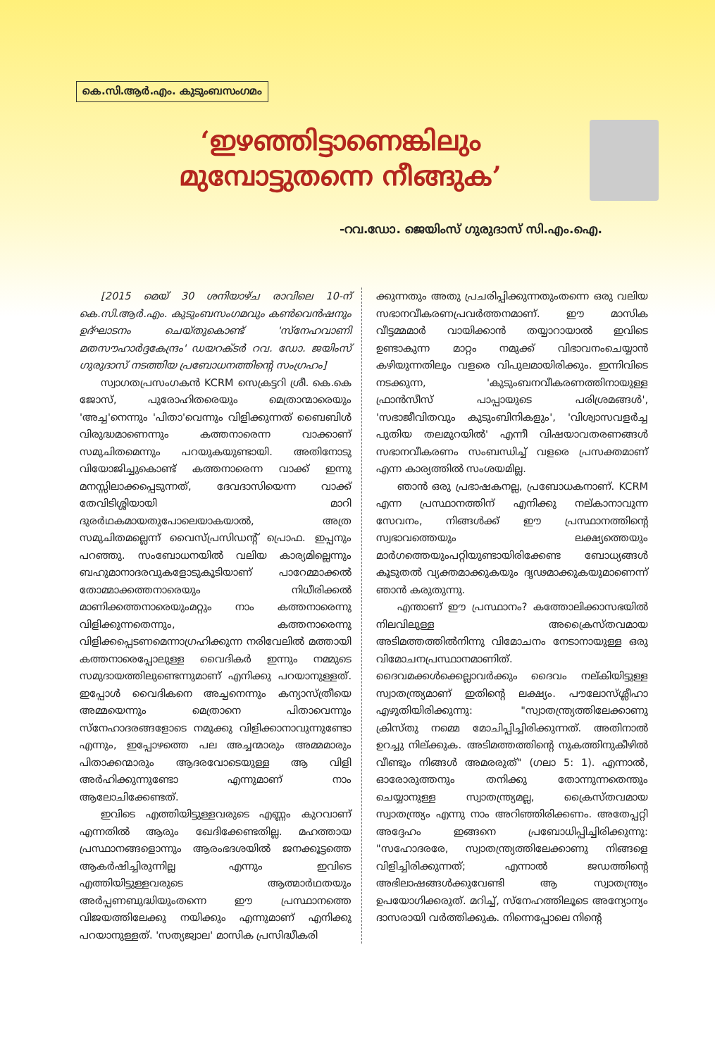കെ.സി.ആർ.എം. കുടുംബസംഗമം
‘ഇഴഞ്ഞിട്ടാണെങ്കിലും
മുമ്പോട്ടുതന്നെ നീങ്ങുക’
-റവ.ഡോ. ജെയിംസ് ഗുരുദാസ് സി.എം.ഐ.
[2015 മെയ് 30 ശനിയാഴ്ച രാവിലെ 10-ന് കെ.സി.ആർ.എം. കുടുംബസംഗമവും കൺവെൻഷനും ഉദ്ഘാടനം ചെയ്തുകൊണ്ട് 'സ്നേഹവാണി മതസൗഹാർദ്ദകേന്ദ്രം' ഡയറക്ടർ റവ. ഡോ. ജയിംസ് ഗുരുദാസ് നടത്തിയ പ്രബോധനത്തിന്റെ സംഗ്രഹം]
സ്വാഗതപ്രസംഗകൻ KCRM സെക്രട്ടറി ശ്രീ. കെ.കെ ജോസ്, പുരോഹിതരെയും മെത്രാന്മാരെയും 'അച്ച'നെന്നും 'പിതാ'വെന്നും വിളിക്കുന്നത് ബൈബിൾ വിരുദ്ധമാണെന്നും കത്തനാരെന്ന വാക്കാണ് സമുചിതമെന്നും പറയുകയുണ്ടായി. അതിനോടു വിയോജിച്ചുകൊണ്ട് കത്തനാരെന്ന വാക്ക് ഇന്നു മനസ്സിലാക്കപ്പെടുന്നത്, ദേവദാസിയെന്ന വാക്ക് തേവിടിശ്ശിയായി മാറി ദുരർഥകമായതുപോലെയാകയാൽ, അത്ര സമുചിതമല്ലെന്ന് വൈസ്പ്രസിഡന്റ് പ്രൊഫ. ഇപ്പനും പറഞ്ഞു. സംബോധനയിൽ വലിയ കാര്യമില്ലെന്നും ബഹുമാനാദരവുകളോടുകൂടിയാണ് പാറേമ്മാക്കൽ തോമ്മാക്കത്തനാരെയും നിധീരിക്കൽ മാണിക്കത്തനാരെയുംമറ്റും നാം കത്തനാരെന്നു വിളിക്കുന്നതെന്നും, കത്തനാരെന്നു വിളിക്കപ്പെടണമെന്നാഗ്രഹിക്കുന്ന നരിവേലിൽ മത്തായി കത്തനാരെപ്പോലുള്ള വൈദികർ ഇന്നും നമ്മുടെ സമുദായത്തിലുണ്ടെന്നുമാണ് എനിക്കു പറയാനുള്ളത്. ഇപ്പോൾ വൈദികനെ അച്ചനെന്നും കന്യാസ്ത്രീയെ അമ്മയെന്നും മെത്രാനെ പിതാവെന്നും സ്നേഹാദരങ്ങളോടെ നമുക്കു വിളിക്കാനാവുന്നുണ്ടോ എന്നും, ഇപ്പോഴത്തെ പല അച്ചന്മാരും അമ്മമാരും പിതാക്കന്മാരും ആദരവോടെയുള്ള ആ വിളി അർഹിക്കുന്നുണ്ടോ എന്നുമാണ് നാം ആലോചിക്കേണ്ടത്.
ഇവിടെ എത്തിയിട്ടുള്ളവരുടെ എണ്ണം കുറവാണ് എന്നതിൽ ആരും ഖേദിക്കേണ്ടതില്ല. മഹത്തായ പ്രസ്ഥാനങ്ങളൊന്നും ആരംഭദശയിൽ ജനക്കൂട്ടത്തെ ആകർഷിച്ചിരുന്നില്ല എന്നും ഇവിടെ എത്തിയിട്ടുള്ളവരുടെ ആത്മാർഥതയും അർപ്പണബുദ്ധിയുംതന്നെ ഈ പ്രസ്ഥാനത്തെ വിജയത്തിലേക്കു നയിക്കും എന്നുമാണ് എനിക്കു പറയാനുള്ളത്. 'സത്യജ്വാല' മാസിക പ്രസിദ്ധീകരി
ക്കുന്നതും അതു പ്രചരിപ്പിക്കുന്നതുംതന്നെ ഒരു വലിയ സഭാനവീകരണപ്രവർത്തനമാണ്. ഈ മാസിക വീട്ടമ്മമാർ വായിക്കാൻ തയ്യാറായാൽ ഇവിടെ ഉണ്ടാകുന്ന മാറ്റം നമുക്ക് വിഭാവനംചെയ്യാൻ കഴിയുന്നതിലും വളരെ വിപുലമായിരിക്കും. ഇന്നിവിടെ നടക്കുന്ന, 'കുടുംബനവീകരണത്തിനായുള്ള ഫ്രാൻസീസ് പാപ്പായുടെ പരിശ്രമങ്ങൾ', 'സഭാജീവിതവും കുടുംബിനികളും', 'വിശ്വാസവളർച്ച പുതിയ തലമുറയിൽ' എന്നീ വിഷയാവതരണങ്ങൾ സഭാനവീകരണം സംബന്ധിച്ച് വളരെ പ്രസക്തമാണ് എന്ന കാര്യത്തിൽ സംശയമില്ല.
ഞാൻ ഒരു പ്രഭാഷകനല്ല, പ്രബോധകനാണ്. KCRM എന്ന പ്രസ്ഥാനത്തിന് എനിക്കു നല്കാനാവുന്ന സേവനം, നിങ്ങൾക്ക് ഈ പ്രസ്ഥാനത്തിന്റെ സ്വഭാവത്തെയും ലക്ഷ്യത്തെയും മാർഗത്തെയുംപറ്റിയുണ്ടായിരിക്കേണ്ട ബോധ്യങ്ങൾ കൂടുതൽ വ്യക്തമാക്കുകയും ദൃഢമാക്കുകയുമാണെന്ന് ഞാൻ കരുതുന്നു.
എന്താണ് ഈ പ്രസ്ഥാനം? കത്തോലിക്കാസഭയിൽ നിലവിലുള്ള അക്രൈസ്തവമായ അടിമത്തത്തിൽനിന്നു വിമോചനം നേടാനായുള്ള ഒരു വിമോചനപ്രസ്ഥാനമാണിത്. ദൈവമക്കൾക്കെല്ലാവർക്കും ദൈവം നല്കിയിട്ടുള്ള സ്വാതന്ത്ര്യമാണ് ഇതിന്റെ ലക്ഷ്യം. പൗലോസ്ശ്ലീഹാ എഴുതിയിരിക്കുന്നു: "സ്വാതന്ത്ര്യത്തിലേക്കാണു ക്രിസ്തു നമ്മെ മോചിപ്പിച്ചിരിക്കുന്നത്. അതിനാൽ ഉറച്ചു നില്ക്കുക. അടിമത്തത്തിന്റെ നുകത്തിനുകീഴിൽ വീണ്ടും നിങ്ങൾ അമരരുത്" (ഗലാ 5: 1). എന്നാൽ, ഓരോരുത്തനും തനിക്കു തോന്നുന്നതെന്തും ചെയ്യാനുള്ള സ്വാതന്ത്ര്യമല്ല, ക്രൈസ്തവമായ സ്വാതന്ത്ര്യം എന്നു നാം അറിഞ്ഞിരിക്കണം. അതേപ്പറ്റി അദ്ദേഹം ഇങ്ങനെ പ്രബോധിപ്പിച്ചിരിക്കുന്നു: "സഹോദരരേ, സ്വാതന്ത്ര്യത്തിലേക്കാണു നിങ്ങളെ വിളിച്ചിരിക്കുന്നത്; എന്നാൽ ജഡത്തിന്റെ അഭിലാഷങ്ങൾക്കുവേണ്ടി ആ സ്വാതന്ത്ര്യം ഉപയോഗിക്കരുത്. മറിച്ച്, സ്നേഹത്തിലൂടെ അന്യോന്യം ദാസരായി വർത്തിക്കുക. നിന്നെപ്പോലെ നിന്റെ